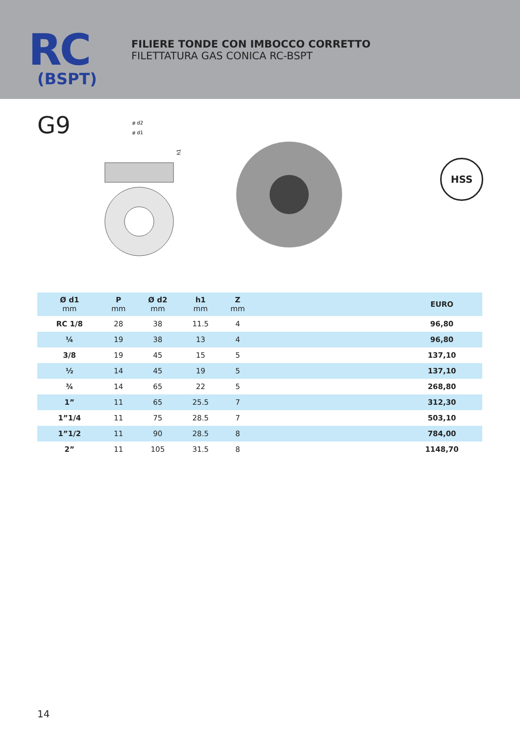RC
(BSPT)
FILIERE TONDE CON IMBOCCO CORRETTO
FILETTATURA GAS CONICA RC-BSPT
G9
ø d2
ø d1
h1
HSS
| Ø d1 mm | P mm | Ø d2 mm | h1 mm | Z mm | | EURO |
| --- | --- | --- | --- | --- | --- | --- |
| RC 1/8 | 28 | 38 | 11.5 | 4 | | 96,80 |
| ¼ | 19 | 38 | 13 | 4 | | 96,80 |
| 3/8 | 19 | 45 | 15 | 5 | | 137,10 |
| ½ | 14 | 45 | 19 | 5 | | 137,10 |
| ¾ | 14 | 65 | 22 | 5 | | 268,80 |
| 1” | 11 | 65 | 25.5 | 7 | | 312,30 |
| 1”1/4 | 11 | 75 | 28.5 | 7 | | 503,10 |
| 1”1/2 | 11 | 90 | 28.5 | 8 | | 784,00 |
| 2” | 11 | 105 | 31.5 | 8 | | 1148,70 |
14